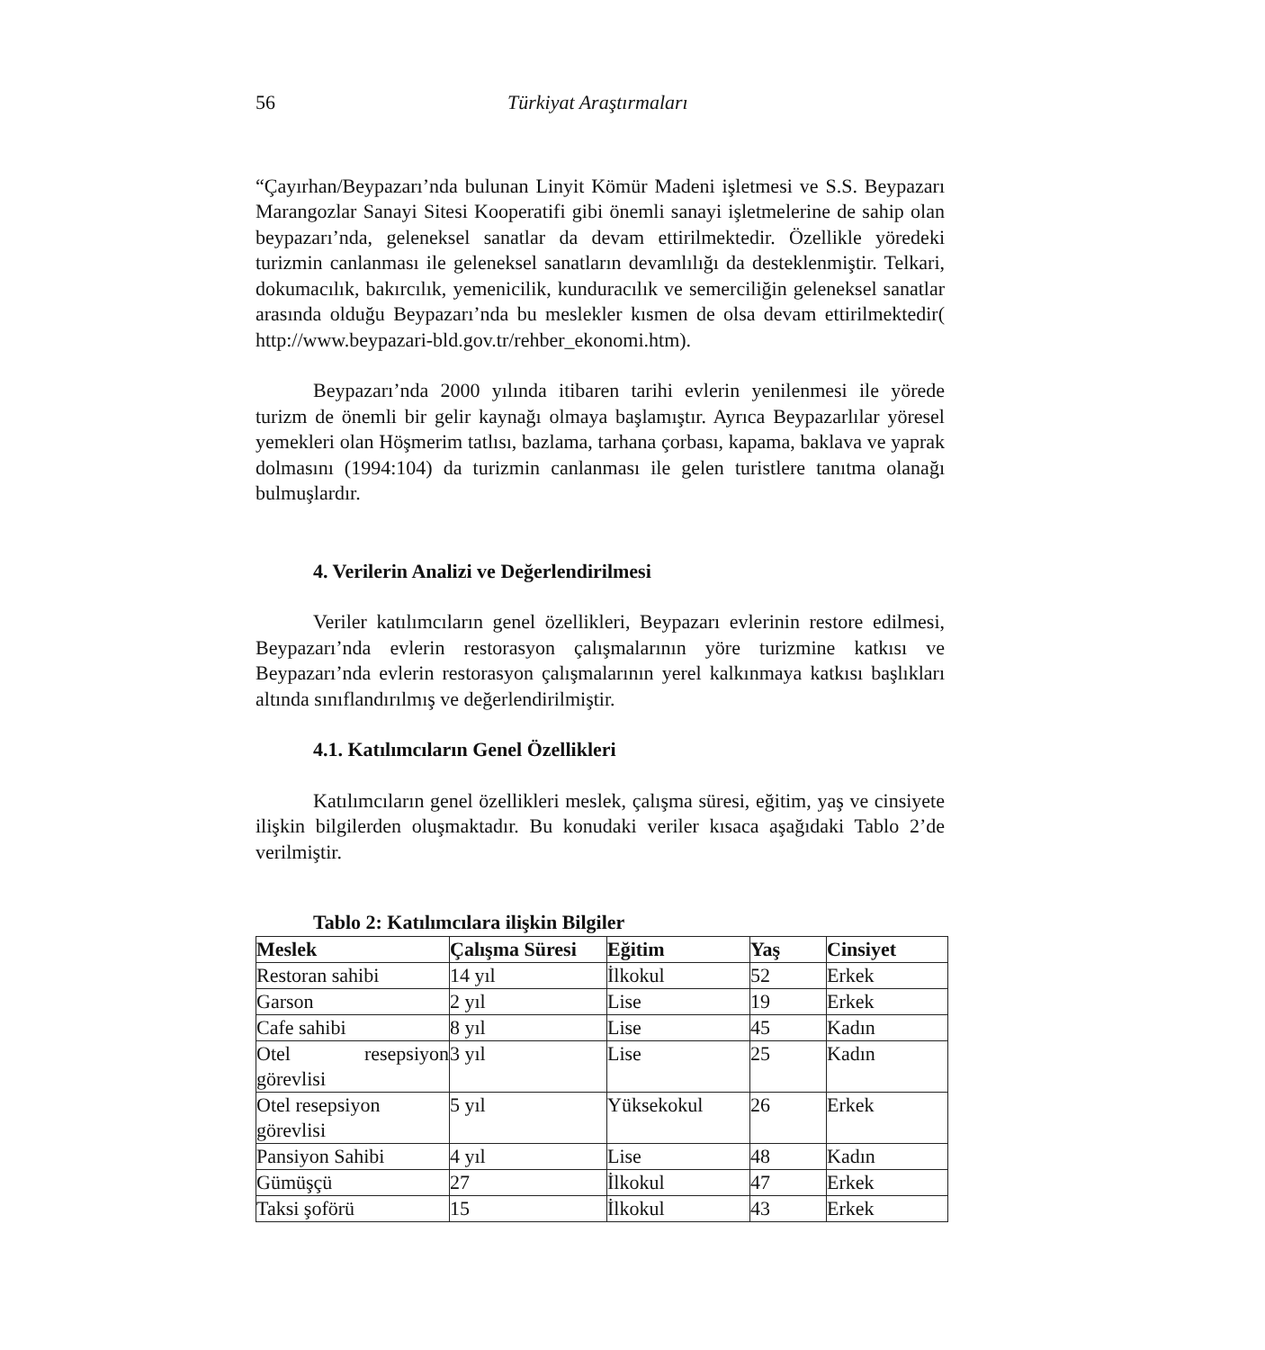56 Türkiyat Araştırmaları
“Çayırhan/Beypazarı’nda bulunan Linyit Kömür Madeni işletmesi ve S.S. Beypazarı Marangozlar Sanayi Sitesi Kooperatifi gibi önemli sanayi işletmelerine de sahip olan beypazarı’nda, geleneksel sanatlar da devam ettirilmektedir. Özellikle yöredeki turizmin canlanması ile geleneksel sanatların devamlılığı da desteklenmiştir. Telkari, dokumacılık, bakırcılık, yemenicilik, kunduracılık ve semerciliğin geleneksel sanatlar arasında olduğu Beypazarı’nda bu meslekler kısmen de olsa devam ettirilmektedir( http://www.beypazari-bld.gov.tr/rehber_ekonomi.htm).
Beypazarı’nda 2000 yılında itibaren tarihi evlerin yenilenmesi ile yörede turizm de önemli bir gelir kaynağı olmaya başlamıştır. Ayrıca Beypazarlılar yöresel yemekleri olan Höşmerim tatlısı, bazlama, tarhana çorbası, kapama, baklava ve yaprak dolmasını (1994:104) da turizmin canlanması ile gelen turistlere tanıtma olanağı bulmuşlardır.
4. Verilerin Analizi ve Değerlendirilmesi
Veriler katılımcıların genel özellikleri, Beypazarı evlerinin restore edilmesi, Beypazarı’nda evlerin restorasyon çalışmalarının yöre turizmine katkısı ve Beypazarı’nda evlerin restorasyon çalışmalarının yerel kalkınmaya katkısı başlıkları altında sınıflandırılmış ve değerlendirilmiştir.
4.1. Katılımcıların Genel Özellikleri
Katılımcıların genel özellikleri meslek, çalışma süresi, eğitim, yaş ve cinsiyete ilişkin bilgilerden oluşmaktadır. Bu konudaki veriler kısaca aşağıdaki Tablo 2’de verilmiştir.
Tablo 2: Katılımcılara ilişkin Bilgiler
| Meslek | Çalışma Süresi | Eğitim | Yaş | Cinsiyet |
| --- | --- | --- | --- | --- |
| Restoran sahibi | 14 yıl | İlkokul | 52 | Erkek |
| Garson | 2 yıl | Lise | 19 | Erkek |
| Cafe sahibi | 8 yıl | Lise | 45 | Kadın |
| Otel resepsiyon görevlisi | 3 yıl | Lise | 25 | Kadın |
| Otel resepsiyon görevlisi | 5 yıl | Yüksekokul | 26 | Erkek |
| Pansiyon Sahibi | 4 yıl | Lise | 48 | Kadın |
| Gümüşçü | 27 | İlkokul | 47 | Erkek |
| Taksi şoförü | 15 | İlkokul | 43 | Erkek |